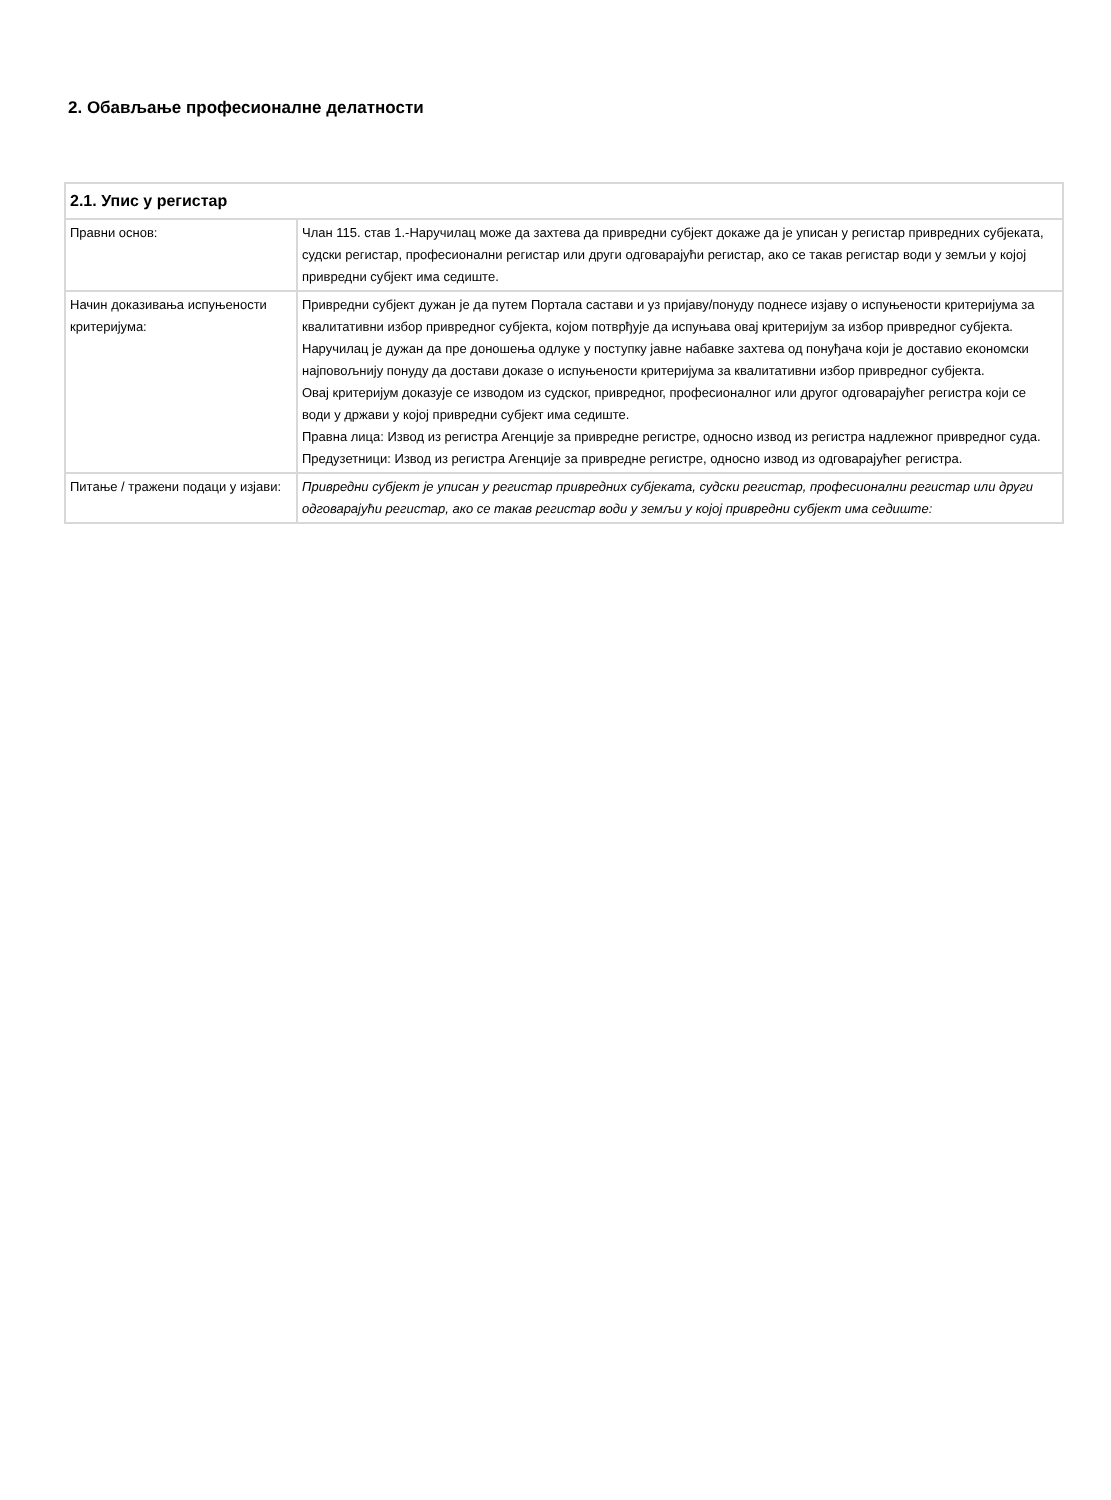2. Обављање професионалне делатности
| 2.1. Упис у регистар | |
| --- | --- |
| Правни основ: | Члан 115. став 1.-Наручилац може да захтева да привредни субјект докаже да је уписан у регистар привредних субјеката, судски регистар, професионални регистар или други одговарајући регистар, ако се такав регистар води у земљи у којој привредни субјект има седиште. |
| Начин доказивања испуњености критеријума: | Привредни субјект дужан је да путем Портала састави и уз пријаву/понуду поднесе изјаву о испуњености критеријума за квалитативни избор привредног субјекта, којом потврђује да испуњава овај критеријум за избор привредног субјекта. Наручилац је дужан да пре доношења одлуке у поступку јавне набавке захтева од понуђача који је доставио економски најповољнију понуду да достави доказе о испуњености критеријума за квалитативни избор привредног субјекта. Овај критеријум доказује се изводом из судског, привредног, професионалног или другог одговарајућег регистра који се води у држави у којој привредни субјект има седиште. Правна лица: Извод из регистра Агенције за привредне регистре, односно извод из регистра надлежног привредног суда. Предузетници: Извод из регистра Агенције за привредне регистре, односно извод из одговарајућег регистра. |
| Питање / тражени подаци у изјави: | Привредни субјект је уписан у регистар привредних субјеката, судски регистар, професионални регистар или други одговарајући регистар, ако се такав регистар води у земљи у којој привредни субјект има седиште: |